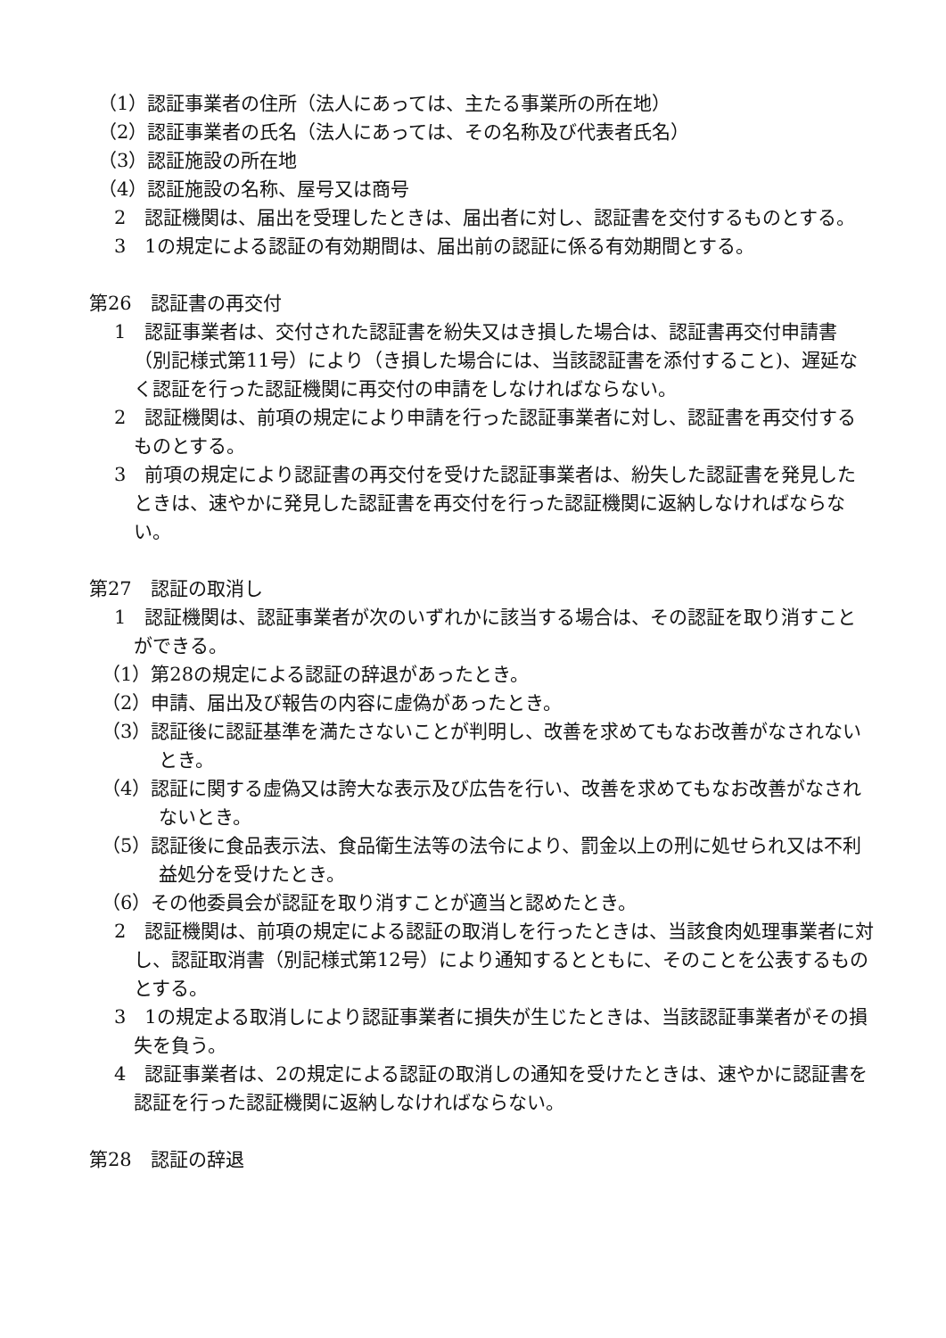（1）認証事業者の住所（法人にあっては、主たる事業所の所在地）
（2）認証事業者の氏名（法人にあっては、その名称及び代表者氏名）
（3）認証施設の所在地
（4）認証施設の名称、屋号又は商号
2　認証機関は、届出を受理したときは、届出者に対し、認証書を交付するものとする。
3　1の規定による認証の有効期間は、届出前の認証に係る有効期間とする。
第26　認証書の再交付
1　認証事業者は、交付された認証書を紛失又はき損した場合は、認証書再交付申請書（別記様式第11号）により（き損した場合には、当該認証書を添付すること)、遅延なく認証を行った認証機関に再交付の申請をしなければならない。
2　認証機関は、前項の規定により申請を行った認証事業者に対し、認証書を再交付するものとする。
3　前項の規定により認証書の再交付を受けた認証事業者は、紛失した認証書を発見したときは、速やかに発見した認証書を再交付を行った認証機関に返納しなければならない。
第27　認証の取消し
1　認証機関は、認証事業者が次のいずれかに該当する場合は、その認証を取り消すことができる。
（1）第28の規定による認証の辞退があったとき。
（2）申請、届出及び報告の内容に虚偽があったとき。
（3）認証後に認証基準を満たさないことが判明し、改善を求めてもなお改善がなされないとき。
（4）認証に関する虚偽又は誇大な表示及び広告を行い、改善を求めてもなお改善がなされないとき。
（5）認証後に食品表示法、食品衛生法等の法令により、罰金以上の刑に処せられ又は不利益処分を受けたとき。
（6）その他委員会が認証を取り消すことが適当と認めたとき。
2　認証機関は、前項の規定による認証の取消しを行ったときは、当該食肉処理事業者に対し、認証取消書（別記様式第12号）により通知するとともに、そのことを公表するものとする。
3　1の規定よる取消しにより認証事業者に損失が生じたときは、当該認証事業者がその損失を負う。
4　認証事業者は、2の規定による認証の取消しの通知を受けたときは、速やかに認証書を認証を行った認証機関に返納しなければならない。
第28　認証の辞退